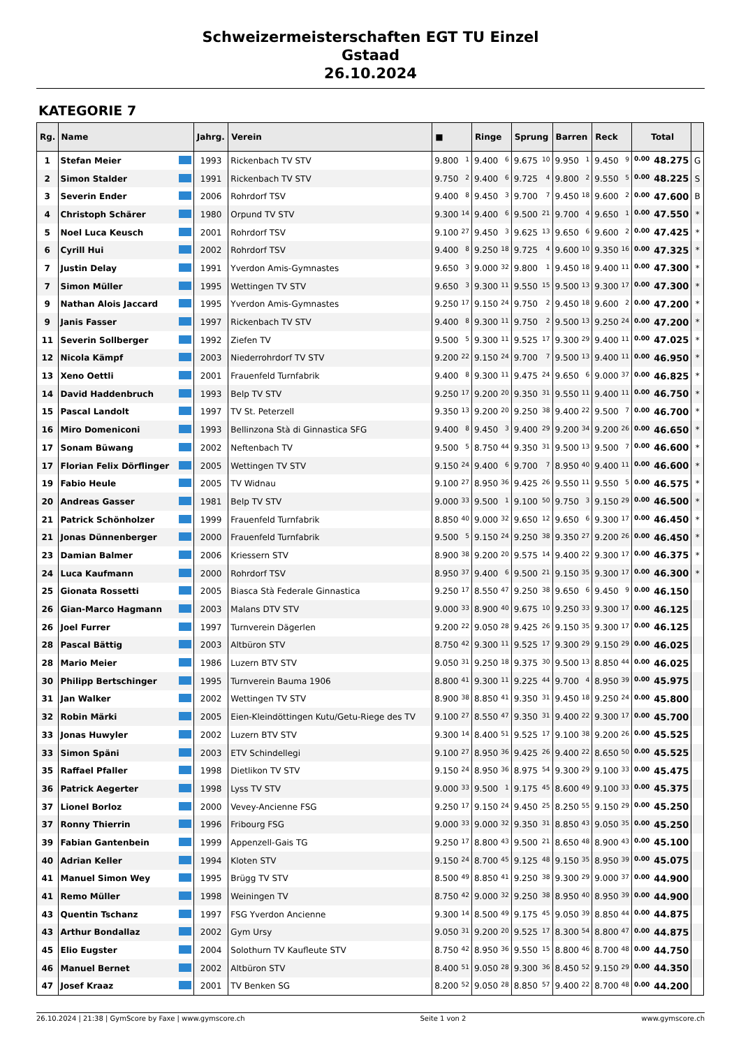Schweizermeisterschaften EGT TU Einzel
Gstaad
26.10.2024
KATEGORIE 7
| Rg. | Name | Jahrg. | Verein | ■ | Ringe | Sprung | Barren | Reck | Total | |
| --- | --- | --- | --- | --- | --- | --- | --- | --- | --- | --- |
| 1 | Stefan Meier | 1993 | Rickenbach TV STV | 9.800 1 | 9.400 6 | 9.675 10 | 9.950 1 | 9.450 9 | 0.00 48.275 | G |
| 2 | Simon Stalder | 1991 | Rickenbach TV STV | 9.750 2 | 9.400 6 | 9.725 4 | 9.800 2 | 9.550 5 | 0.00 48.225 | S |
| 3 | Severin Ender | 2006 | Rohrdorf TSV | 9.400 8 | 9.450 3 | 9.700 7 | 9.450 18 | 9.600 2 | 0.00 47.600 | B |
| 4 | Christoph Schärer | 1980 | Orpund TV STV | 9.300 14 | 9.400 6 | 9.500 21 | 9.700 4 | 9.650 1 | 0.00 47.550 | * |
| 5 | Noel Luca Keusch | 2001 | Rohrdorf TSV | 9.100 27 | 9.450 3 | 9.625 13 | 9.650 6 | 9.600 2 | 0.00 47.425 | * |
| 6 | Cyrill Hui | 2002 | Rohrdorf TSV | 9.400 8 | 9.250 18 | 9.725 4 | 9.600 10 | 9.350 16 | 0.00 47.325 | * |
| 7 | Justin Delay | 1991 | Yverdon Amis-Gymnastes | 9.650 3 | 9.000 32 | 9.800 1 | 9.450 18 | 9.400 11 | 0.00 47.300 | * |
| 7 | Simon Müller | 1995 | Wettingen TV STV | 9.650 3 | 9.300 11 | 9.550 15 | 9.500 13 | 9.300 17 | 0.00 47.300 | * |
| 9 | Nathan Alois Jaccard | 1995 | Yverdon Amis-Gymnastes | 9.250 17 | 9.150 24 | 9.750 2 | 9.450 18 | 9.600 2 | 0.00 47.200 | * |
| 9 | Janis Fasser | 1997 | Rickenbach TV STV | 9.400 8 | 9.300 11 | 9.750 2 | 9.500 13 | 9.250 24 | 0.00 47.200 | * |
| 11 | Severin Sollberger | 1992 | Ziefen TV | 9.500 5 | 9.300 11 | 9.525 17 | 9.300 29 | 9.400 11 | 0.00 47.025 | * |
| 12 | Nicola Kämpf | 2003 | Niederrohrdorf TV STV | 9.200 22 | 9.150 24 | 9.700 7 | 9.500 13 | 9.400 11 | 0.00 46.950 | * |
| 13 | Xeno Oettli | 2001 | Frauenfeld Turnfabrik | 9.400 8 | 9.300 11 | 9.475 24 | 9.650 6 | 9.000 37 | 0.00 46.825 | * |
| 14 | David Haddenbruch | 1993 | Belp TV STV | 9.250 17 | 9.200 20 | 9.350 31 | 9.550 11 | 9.400 11 | 0.00 46.750 | * |
| 15 | Pascal Landolt | 1997 | TV St. Peterzell | 9.350 13 | 9.200 20 | 9.250 38 | 9.400 22 | 9.500 7 | 0.00 46.700 | * |
| 16 | Miro Domeniconi | 1993 | Bellinzona Stà di Ginnastica SFG | 9.400 8 | 9.450 3 | 9.400 29 | 9.200 34 | 9.200 26 | 0.00 46.650 | * |
| 17 | Sonam Büwang | 2002 | Neftenbach TV | 9.500 5 | 8.750 44 | 9.350 31 | 9.500 13 | 9.500 7 | 0.00 46.600 | * |
| 17 | Florian Felix Dörflinger | 2005 | Wettingen TV STV | 9.150 24 | 9.400 6 | 9.700 7 | 8.950 40 | 9.400 11 | 0.00 46.600 | * |
| 19 | Fabio Heule | 2005 | TV Widnau | 9.100 27 | 8.950 36 | 9.425 26 | 9.550 11 | 9.550 5 | 0.00 46.575 | * |
| 20 | Andreas Gasser | 1981 | Belp TV STV | 9.000 33 | 9.500 1 | 9.100 50 | 9.750 3 | 9.150 29 | 0.00 46.500 | * |
| 21 | Patrick Schönholzer | 1999 | Frauenfeld Turnfabrik | 8.850 40 | 9.000 32 | 9.650 12 | 9.650 6 | 9.300 17 | 0.00 46.450 | * |
| 21 | Jonas Dünnenberger | 2000 | Frauenfeld Turnfabrik | 9.500 5 | 9.150 24 | 9.250 38 | 9.350 27 | 9.200 26 | 0.00 46.450 | * |
| 23 | Damian Balmer | 2006 | Kriessern STV | 8.900 38 | 9.200 20 | 9.575 14 | 9.400 22 | 9.300 17 | 0.00 46.375 | * |
| 24 | Luca Kaufmann | 2000 | Rohrdorf TSV | 8.950 37 | 9.400 6 | 9.500 21 | 9.150 35 | 9.300 17 | 0.00 46.300 | * |
| 25 | Gionata Rossetti | 2005 | Biasca Stà Federale Ginnastica | 9.250 17 | 8.550 47 | 9.250 38 | 9.650 6 | 9.450 9 | 0.00 46.150 | |
| 26 | Gian-Marco Hagmann | 2003 | Malans DTV STV | 9.000 33 | 8.900 40 | 9.675 10 | 9.250 33 | 9.300 17 | 0.00 46.125 | |
| 26 | Joel Furrer | 1997 | Turnverein Dägerlen | 9.200 22 | 9.050 28 | 9.425 26 | 9.150 35 | 9.300 17 | 0.00 46.125 | |
| 28 | Pascal Bättig | 2003 | Altbüron STV | 8.750 42 | 9.300 11 | 9.525 17 | 9.300 29 | 9.150 29 | 0.00 46.025 | |
| 28 | Mario Meier | 1986 | Luzern BTV STV | 9.050 31 | 9.250 18 | 9.375 30 | 9.500 13 | 8.850 44 | 0.00 46.025 | |
| 30 | Philipp Bertschinger | 1995 | Turnverein Bauma 1906 | 8.800 41 | 9.300 11 | 9.225 44 | 9.700 4 | 8.950 39 | 0.00 45.975 | |
| 31 | Jan Walker | 2002 | Wettingen TV STV | 8.900 38 | 8.850 41 | 9.350 31 | 9.450 18 | 9.250 24 | 0.00 45.800 | |
| 32 | Robin Märki | 2005 | Eien-Kleindöttingen Kutu/Getu-Riege des TV | 9.100 27 | 8.550 47 | 9.350 31 | 9.400 22 | 9.300 17 | 0.00 45.700 | |
| 33 | Jonas Huwyler | 2002 | Luzern BTV STV | 9.300 14 | 8.400 51 | 9.525 17 | 9.100 38 | 9.200 26 | 0.00 45.525 | |
| 33 | Simon Späni | 2003 | ETV Schindellegi | 9.100 27 | 8.950 36 | 9.425 26 | 9.400 22 | 8.650 50 | 0.00 45.525 | |
| 35 | Raffael Pfaller | 1998 | Dietlikon TV STV | 9.150 24 | 8.950 36 | 8.975 54 | 9.300 29 | 9.100 33 | 0.00 45.475 | |
| 36 | Patrick Aegerter | 1998 | Lyss TV STV | 9.000 33 | 9.500 1 | 9.175 45 | 8.600 49 | 9.100 33 | 0.00 45.375 | |
| 37 | Lionel Borloz | 2000 | Vevey-Ancienne FSG | 9.250 17 | 9.150 24 | 9.450 25 | 8.250 55 | 9.150 29 | 0.00 45.250 | |
| 37 | Ronny Thierrin | 1996 | Fribourg FSG | 9.000 33 | 9.000 32 | 9.350 31 | 8.850 43 | 9.050 35 | 0.00 45.250 | |
| 39 | Fabian Gantenbein | 1999 | Appenzell-Gais TG | 9.250 17 | 8.800 43 | 9.500 21 | 8.650 48 | 8.900 43 | 0.00 45.100 | |
| 40 | Adrian Keller | 1994 | Kloten STV | 9.150 24 | 8.700 45 | 9.125 48 | 9.150 35 | 8.950 39 | 0.00 45.075 | |
| 41 | Manuel Simon Wey | 1995 | Brügg TV STV | 8.500 49 | 8.850 41 | 9.250 38 | 9.300 29 | 9.000 37 | 0.00 44.900 | |
| 41 | Remo Müller | 1998 | Weiningen TV | 8.750 42 | 9.000 32 | 9.250 38 | 8.950 40 | 8.950 39 | 0.00 44.900 | |
| 43 | Quentin Tschanz | 1997 | FSG Yverdon Ancienne | 9.300 14 | 8.500 49 | 9.175 45 | 9.050 39 | 8.850 44 | 0.00 44.875 | |
| 43 | Arthur Bondallaz | 2002 | Gym Ursy | 9.050 31 | 9.200 20 | 9.525 17 | 8.300 54 | 8.800 47 | 0.00 44.875 | |
| 45 | Elio Eugster | 2004 | Solothurn TV Kaufleute STV | 8.750 42 | 8.950 36 | 9.550 15 | 8.800 46 | 8.700 48 | 0.00 44.750 | |
| 46 | Manuel Bernet | 2002 | Altbüron STV | 8.400 51 | 9.050 28 | 9.300 36 | 8.450 52 | 9.150 29 | 0.00 44.350 | |
| 47 | Josef Kraaz | 2001 | TV Benken SG | 8.200 52 | 9.050 28 | 8.850 57 | 9.400 22 | 8.700 48 | 0.00 44.200 | |
26.10.2024 | 21:38 | GymScore by Faxe | www.gymscore.ch Seite 1 von 2 www.gymscore.ch